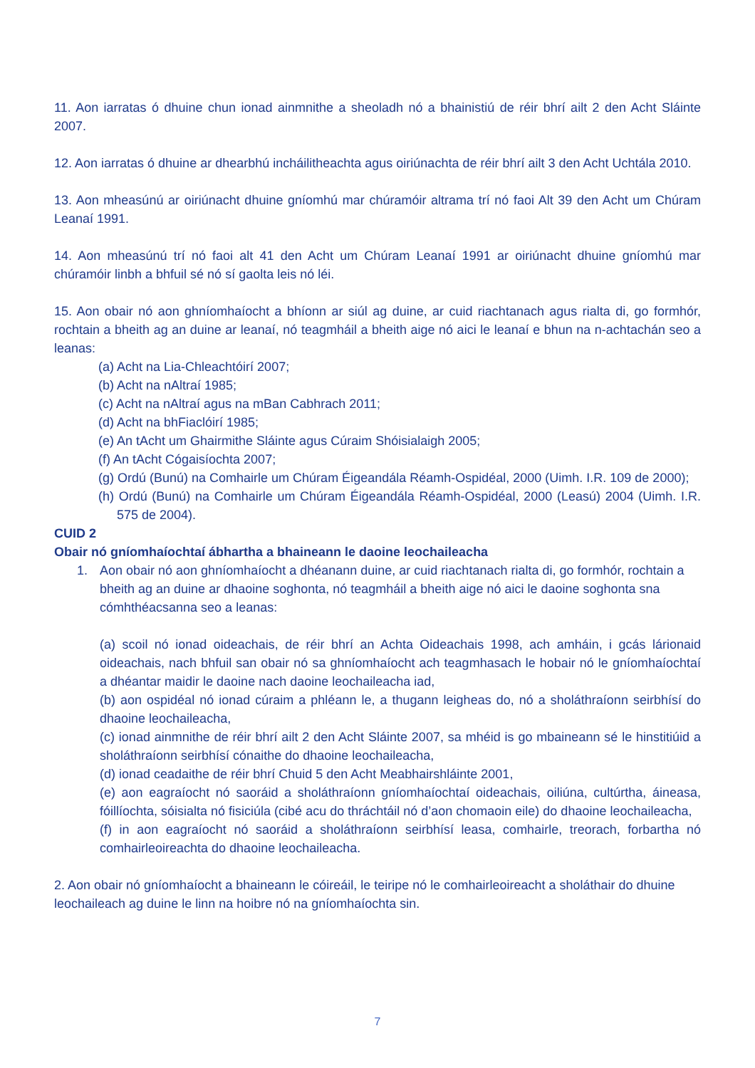11. Aon iarratas ó dhuine chun ionad ainmnithe a sheoladh nó a bhainistiú de réir bhrí ailt 2 den Acht Sláinte 2007.
12. Aon iarratas ó dhuine ar dhearbhú incháilitheachta agus oiriúnachta de réir bhrí ailt 3 den Acht Uchtála 2010.
13. Aon mheasúnú ar oiriúnacht dhuine gníomhú mar chúramóir altrama trí nó faoi Alt 39 den Acht um Chúram Leanaí 1991.
14. Aon mheasúnú trí nó faoi alt 41 den Acht um Chúram Leanaí 1991 ar oiriúnacht dhuine gníomhú mar chúramóir linbh a bhfuil sé nó sí gaolta leis nó léi.
15. Aon obair nó aon ghníomhaíocht a bhíonn ar siúl ag duine, ar cuid riachtanach agus rialta di, go formhór, rochtain a bheith ag an duine ar leanaí, nó teagmháil a bheith aige nó aici le leanaí e bhun na n-achtachán seo a leanas:
(a) Acht na Lia-Chleachtóirí 2007;
(b) Acht na nAltraí 1985;
(c) Acht na nAltraí agus na mBan Cabhrach 2011;
(d) Acht na bhFiaclóirí 1985;
(e) An tAcht um Ghairmithe Sláinte agus Cúraim Shóisialaigh 2005;
(f) An tAcht Cógaisíochta 2007;
(g) Ordú (Bunú) na Comhairle um Chúram Éigeandála Réamh-Ospidéal, 2000 (Uimh. I.R. 109 de 2000);
(h) Ordú (Bunú) na Comhairle um Chúram Éigeandála Réamh-Ospidéal, 2000 (Leasú) 2004 (Uimh. I.R. 575 de 2004).
CUID 2
Obair nó gníomhaíochtaí ábhartha a bhaineann le daoine leochaileacha
1. Aon obair nó aon ghníomhaíocht a dhéanann duine, ar cuid riachtanach rialta di, go formhór, rochtain a bheith ag an duine ar dhaoine soghonta, nó teagmháil a bheith aige nó aici le daoine soghonta sna cómhthéacsanna seo a leanas:
(a) scoil nó ionad oideachais, de réir bhrí an Achta Oideachais 1998, ach amháin, i gcás lárionaid oideachais, nach bhfuil san obair nó sa ghníomhaíocht ach teagmhasach le hobair nó le gníomhaíochtaí a dhéantar maidir le daoine nach daoine leochaileacha iad,
(b) aon ospidéal nó ionad cúraim a phléann le, a thugann leigheas do, nó a sholáthraíonn seirbhísí do dhaoine leochaileacha,
(c) ionad ainmnithe de réir bhrí ailt 2 den Acht Sláinte 2007, sa mhéid is go mbaineann sé le hinstitiúid a sholáthraíonn seirbhísí cónaithe do dhaoine leochaileacha,
(d) ionad ceadaithe de réir bhrí Chuid 5 den Acht Meabhairshláinte 2001,
(e) aon eagraíocht nó saoráid a sholáthraíonn gníomhaíochtaí oideachais, oiliúna, cultúrtha, áineasa, fóillíochta, sóisialta nó fisiciúla (cibé acu do thráchtáil nó d’aon chomaoin eile) do dhaoine leochaileacha,
(f) in aon eagraíocht nó saoráid a sholáthraíonn seirbhísí leasa, comhairle, treorach, forbartha nó comhairleoireachta do dhaoine leochaileacha.
2. Aon obair nó gníomhaíocht a bhaineann le cóireáil, le teiripe nó le comhairleoireacht a sholáthair do dhuine leochaileach ag duine le linn na hoibre nó na gníomhaíochta sin.
7